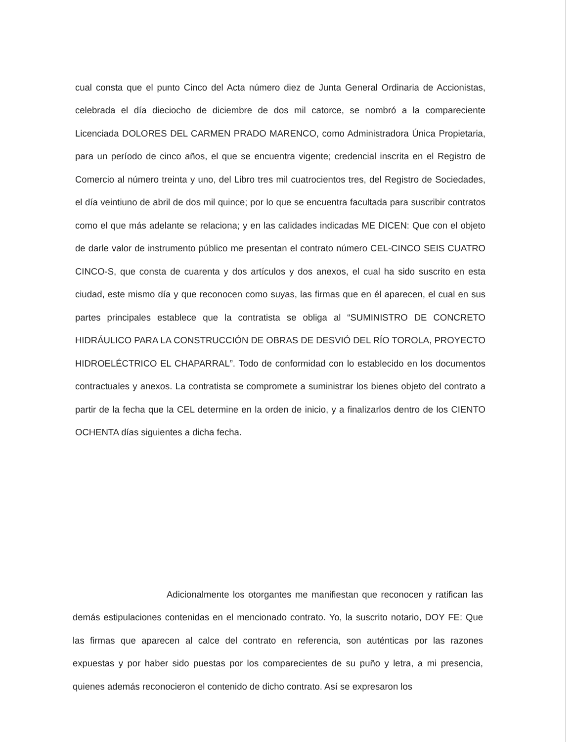cual consta que el punto Cinco del Acta número diez de Junta General Ordinaria de Accionistas, celebrada el día dieciocho de diciembre de dos mil catorce, se nombró a la compareciente Licenciada DOLORES DEL CARMEN PRADO MARENCO, como Administradora Única Propietaria, para un período de cinco años, el que se encuentra vigente; credencial inscrita en el Registro de Comercio al número treinta y uno, del Libro tres mil cuatrocientos tres, del Registro de Sociedades, el día veintiuno de abril de dos mil quince; por lo que se encuentra facultada para suscribir contratos como el que más adelante se relaciona; y en las calidades indicadas ME DICEN: Que con el objeto de darle valor de instrumento público me presentan el contrato número CEL-CINCO SEIS CUATRO CINCO-S, que consta de cuarenta y dos artículos y dos anexos, el cual ha sido suscrito en esta ciudad, este mismo día y que reconocen como suyas, las firmas que en él aparecen, el cual en sus partes principales establece que la contratista se obliga al “SUMINISTRO DE CONCRETO HIDRÁULICO PARA LA CONSTRUCCIÓN DE OBRAS DE DESVIÓ DEL RÍO TOROLA, PROYECTO HIDROELÉCTRICO EL CHAPARRAL”. Todo de conformidad con lo establecido en los documentos contractuales y anexos. La contratista se compromete a suministrar los bienes objeto del contrato a partir de la fecha que la CEL determine en la orden de inicio, y a finalizarlos dentro de los CIENTO OCHENTA días siguientes a dicha fecha.
Adicionalmente los otorgantes me manifiestan que reconocen y ratifican las demás estipulaciones contenidas en el mencionado contrato. Yo, la suscrito notario, DOY FE: Que las firmas que aparecen al calce del contrato en referencia, son auténticas por las razones expuestas y por haber sido puestas por los comparecientes de su puño y letra, a mi presencia, quienes además reconocieron el contenido de dicho contrato. Así se expresaron los